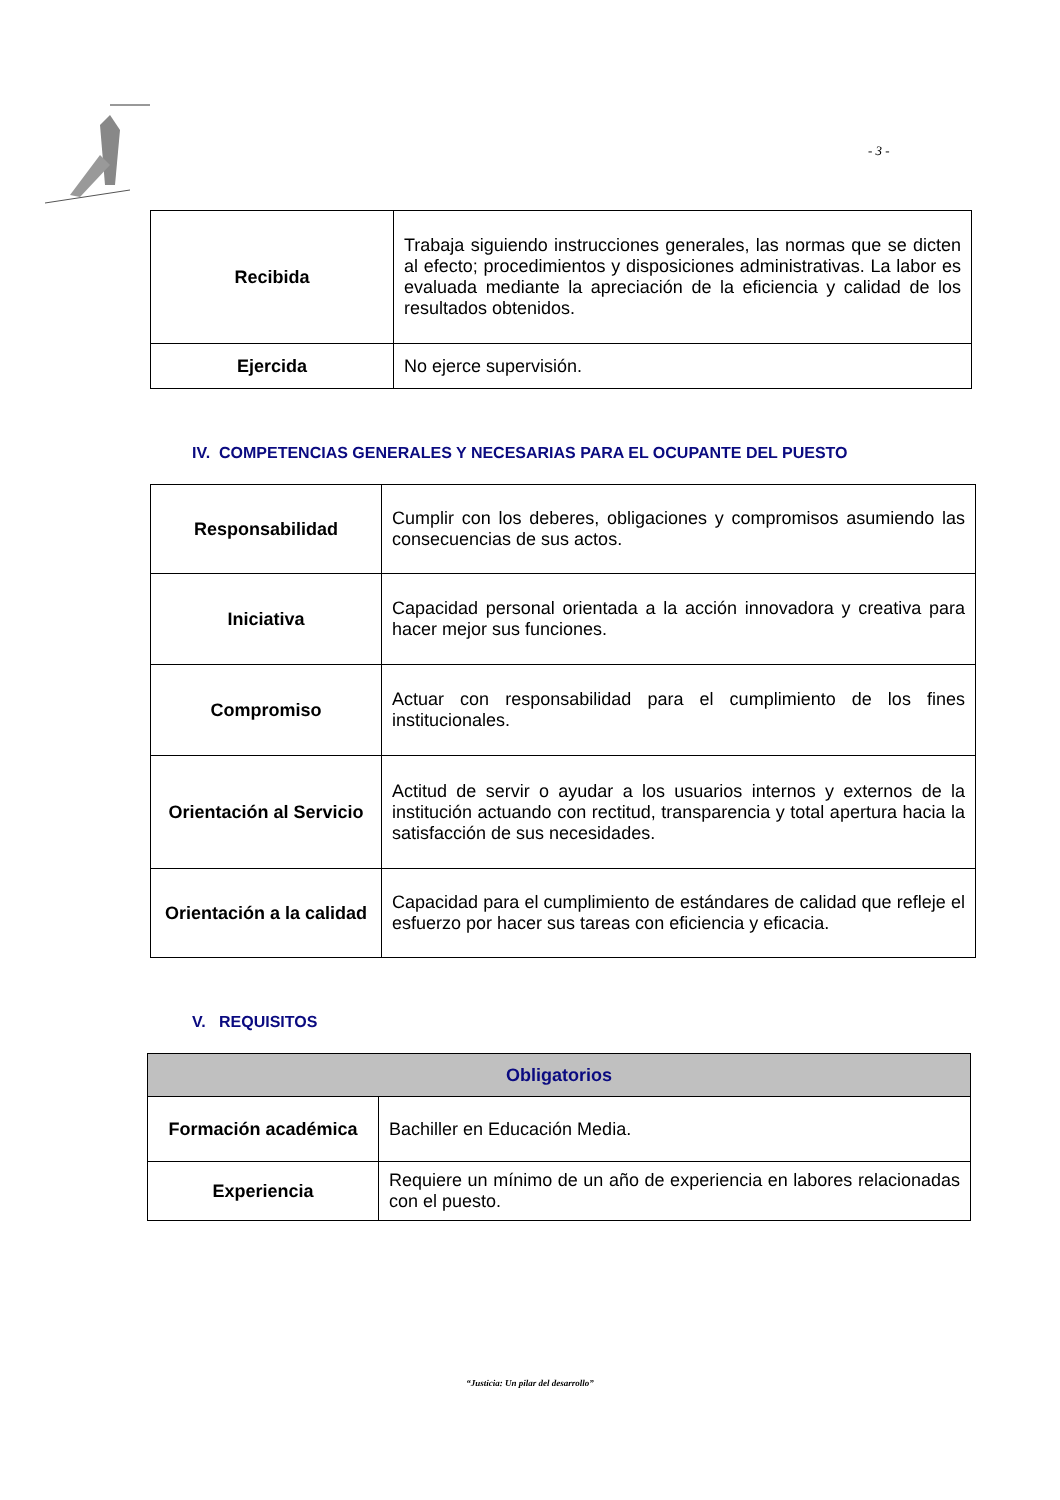- 3 -
| Recibida | Trabaja siguiendo instrucciones generales, las normas que se dicten al efecto; procedimientos y disposiciones administrativas. La labor es evaluada mediante la apreciación de la eficiencia y calidad de los resultados obtenidos. |
| Ejercida | No ejerce supervisión. |
IV. COMPETENCIAS GENERALES Y NECESARIAS PARA EL OCUPANTE DEL PUESTO
| Responsabilidad | Cumplir con los deberes, obligaciones y compromisos asumiendo las consecuencias de sus actos. |
| Iniciativa | Capacidad personal orientada a la acción innovadora y creativa para hacer mejor sus funciones. |
| Compromiso | Actuar con responsabilidad para el cumplimiento de los fines institucionales. |
| Orientación al Servicio | Actitud de servir o ayudar a los usuarios internos y externos de la institución actuando con rectitud, transparencia y total apertura hacia la satisfacción de sus necesidades. |
| Orientación a la calidad | Capacidad para el cumplimiento de estándares de calidad que refleje el esfuerzo por hacer sus tareas con eficiencia y eficacia. |
V. REQUISITOS
| Obligatorios | |
| --- | --- |
| Formación académica | Bachiller en Educación Media. |
| Experiencia | Requiere un mínimo de un año de experiencia en labores relacionadas con el puesto. |
“Justicia: Un pilar del desarrollo”